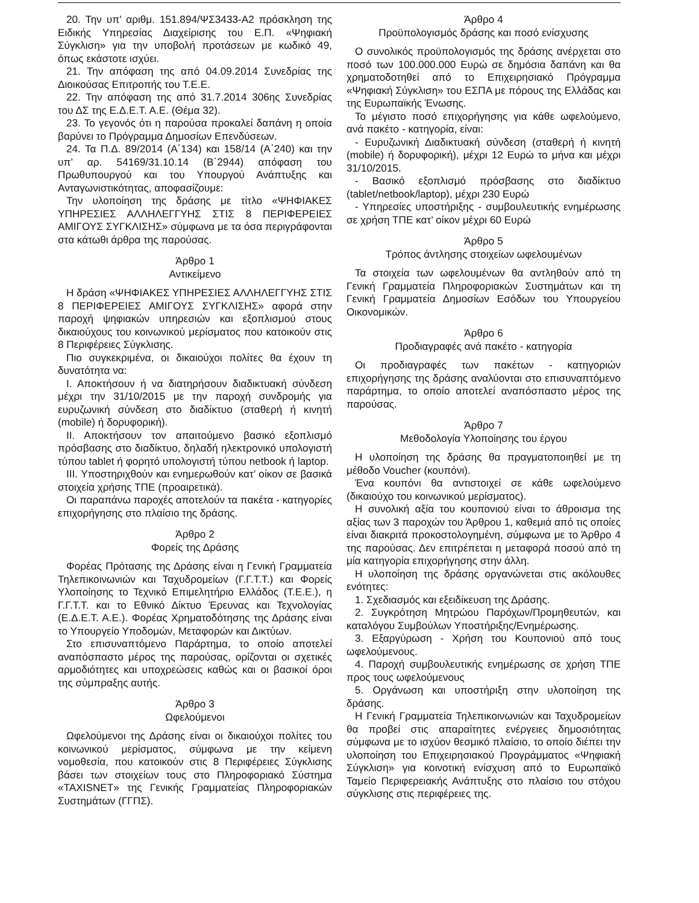20. Την υπ’ αριθμ. 151.894/ΨΣ3433-Α2 πρόσκληση της Ειδικής Υπηρεσίας Διαχείρισης του Ε.Π. «Ψηφιακή Σύγκλιση» για την υποβολή προτάσεων με κωδικό 49, όπως εκάστοτε ισχύει.
21. Την απόφαση της από 04.09.2014 Συνεδρίας της Διοικούσας Επιτροπής του Τ.Ε.Ε.
22. Την απόφαση της από 31.7.2014 306ης Συνεδρίας του ΔΣ της Ε.Δ.Ε.Τ. Α.Ε. (Θέμα 32).
23. Το γεγονός ότι η παρούσα προκαλεί δαπάνη η οποία βαρύνει το Πρόγραμμα Δημοσίων Επενδύσεων.
24. Τα Π.Δ. 89/2014 (Α΄134) και 158/14 (Α΄240) και την υπ’ αρ. 54169/31.10.14 (Β΄2944) απόφαση του Πρωθυπουργού και του Υπουργού Ανάπτυξης και Ανταγωνιστικότητας, αποφασίζουμε:
Την υλοποίηση της δράσης με τίτλο «ΨΗΦΙΑΚΕΣ ΥΠΗΡΕΣΙΕΣ ΑΛΛΗΛΕΓΓΥΗΣ ΣΤΙΣ 8 ΠΕΡΙΦΕΡΕΙΕΣ ΑΜΙΓΟΥΣ ΣΥΓΚΛΙΣΗΣ» σύμφωνα με τα όσα περιγράφονται στα κάτωθι άρθρα της παρούσας.
Άρθρο 1
Αντικείμενο
Η δράση «ΨΗΦΙΑΚΕΣ ΥΠΗΡΕΣΙΕΣ ΑΛΛΗΛΕΓΓΥΗΣ ΣΤΙΣ 8 ΠΕΡΙΦΕΡΕΙΕΣ ΑΜΙΓΟΥΣ ΣΥΓΚΛΙΣΗΣ» αφορά στην παροχή ψηφιακών υπηρεσιών και εξοπλισμού στους δικαιούχους του κοινωνικού μερίσματος που κατοικούν στις 8 Περιφέρειες Σύγκλισης.
Πιο συγκεκριμένα, οι δικαιούχοι πολίτες θα έχουν τη δυνατότητα να:
Ι. Αποκτήσουν ή να διατηρήσουν διαδικτυακή σύνδεση μέχρι την 31/10/2015 με την παροχή συνδρομής για ευρυζωνική σύνδεση στο διαδίκτυο (σταθερή ή κινητή (mobile) ή δορυφορική).
ΙΙ. Αποκτήσουν τον απαιτούμενο βασικό εξοπλισμό πρόσβασης στο διαδίκτυο, δηλαδή ηλεκτρονικό υπολογιστή τύπου tablet ή φορητό υπολογιστή τύπου netbook ή laptop.
ΙΙΙ. Υποστηριχθούν και ενημερωθούν κατ’ οίκον σε βασικά στοιχεία χρήσης ΤΠΕ (προαιρετικά).
Οι παραπάνω παροχές αποτελούν τα πακέτα - κατηγορίες επιχορήγησης στο πλαίσιο της δράσης.
Άρθρο 2
Φορείς της Δράσης
Φορέας Πρότασης της Δράσης είναι η Γενική Γραμματεία Τηλεπικοινωνιών και Ταχυδρομείων (Γ.Γ.Τ.Τ.) και Φορείς Υλοποίησης το Τεχνικό Επιμελητήριο Ελλάδος (Τ.Ε.Ε.), η Γ.Γ.Τ.Τ. και το Εθνικό Δίκτυο Έρευνας και Τεχνολογίας (Ε.Δ.Ε.Τ. Α.Ε.). Φορέας Χρηματοδότησης της Δράσης είναι το Υπουργείο Υποδομών, Μεταφορών και Δικτύων.
Στο επισυναπτόμενο Παράρτημα, το οποίο αποτελεί αναπόσπαστο μέρος της παρούσας, ορίζονται οι σχετικές αρμοδιότητες και υποχρεώσεις καθώς και οι βασικοί όροι της σύμπραξης αυτής.
Άρθρο 3
Ωφελούμενοι
Ωφελούμενοι της Δράσης είναι οι δικαιούχοι πολίτες του κοινωνικού μερίσματος, σύμφωνα με την κείμενη νομοθεσία, που κατοικούν στις 8 Περιφέρειες Σύγκλισης βάσει των στοιχείων τους στο Πληροφοριακό Σύστημα «TAXISNET» της Γενικής Γραμματείας Πληροφοριακών Συστημάτων (ΓΓΠΣ).
Άρθρο 4
Προϋπολογισμός δράσης και ποσό ενίσχυσης
Ο συνολικός προϋπολογισμός της δράσης ανέρχεται στο ποσό των 100.000.000 Ευρώ σε δημόσια δαπάνη και θα χρηματοδοτηθεί από το Επιχειρησιακό Πρόγραμμα «Ψηφιακή Σύγκλιση» του ΕΣΠΑ με πόρους της Ελλάδας και της Ευρωπαϊκής Ένωσης.
Το μέγιστο ποσό επιχορήγησης για κάθε ωφελούμενο, ανά πακέτο - κατηγορία, είναι:
- Ευρυζωνική Διαδικτυακή σύνδεση (σταθερή ή κινητή (mobile) ή δορυφορική), μέχρι 12 Ευρώ το μήνα και μέχρι 31/10/2015.
- Βασικό εξοπλισμό πρόσβασης στο διαδίκτυο (tablet/netbook/laptop), μέχρι 230 Ευρώ
- Υπηρεσίες υποστήριξης - συμβουλευτικής ενημέρωσης σε χρήση ΤΠΕ κατ’ οίκον μέχρι 60 Ευρώ
Άρθρο 5
Τρόπος άντλησης στοιχείων ωφελουμένων
Τα στοιχεία των ωφελουμένων θα αντληθούν από τη Γενική Γραμματεία Πληροφοριακών Συστημάτων και τη Γενική Γραμματεία Δημοσίων Εσόδων του Υπουργείου Οικονομικών.
Άρθρο 6
Προδιαγραφές ανά πακέτο - κατηγορία
Οι προδιαγραφές των πακέτων - κατηγοριών επιχορήγησης της δράσης αναλύονται στο επισυναπτόμενο παράρτημα, το οποίο αποτελεί αναπόσπαστο μέρος της παρούσας.
Άρθρο 7
Μεθοδολογία Υλοποίησης του έργου
Η υλοποίηση της δράσης θα πραγματοποιηθεί με τη μέθοδο Voucher (κουπόνι).
Ένα κουπόνι θα αντιστοιχεί σε κάθε ωφελούμενο (δικαιούχο του κοινωνικού μερίσματος).
Η συνολική αξία του κουπονιού είναι το άθροισμα της αξίας των 3 παροχών του Άρθρου 1, καθεμιά από τις οποίες είναι διακριτά προκοστολογημένη, σύμφωνα με το Άρθρο 4 της παρούσας. Δεν επιτρέπεται η μεταφορά ποσού από τη μία κατηγορία επιχορήγησης στην άλλη.
Η υλοποίηση της δράσης οργανώνεται στις ακόλουθες ενότητες:
1. Σχεδιασμός και εξειδίκευση της Δράσης.
2. Συγκρότηση Μητρώου Παρόχων/Προμηθευτών, και καταλόγου Συμβούλων Υποστήριξης/Ενημέρωσης.
3. Εξαργύρωση - Χρήση του Κουπονιού από τους ωφελούμενους.
4. Παροχή συμβουλευτικής ενημέρωσης σε χρήση ΤΠΕ προς τους ωφελούμενους
5. Οργάνωση και υποστήριξη στην υλοποίηση της δράσης.
Η Γενική Γραμματεία Τηλεπικοινωνιών και Ταχυδρομείων θα προβεί στις απαραίτητες ενέργειες δημοσιότητας σύμφωνα με το ισχύον θεσμικό πλαίσιο, το οποίο διέπει την υλοποίηση του Επιχειρησιακού Προγράμματος «Ψηφιακή Σύγκλιση» για κοινοτική ενίσχυση από το Ευρωπαϊκό Ταμείο Περιφερειακής Ανάπτυξης στο πλαίσιο του στόχου σύγκλισης στις περιφέρειες της.